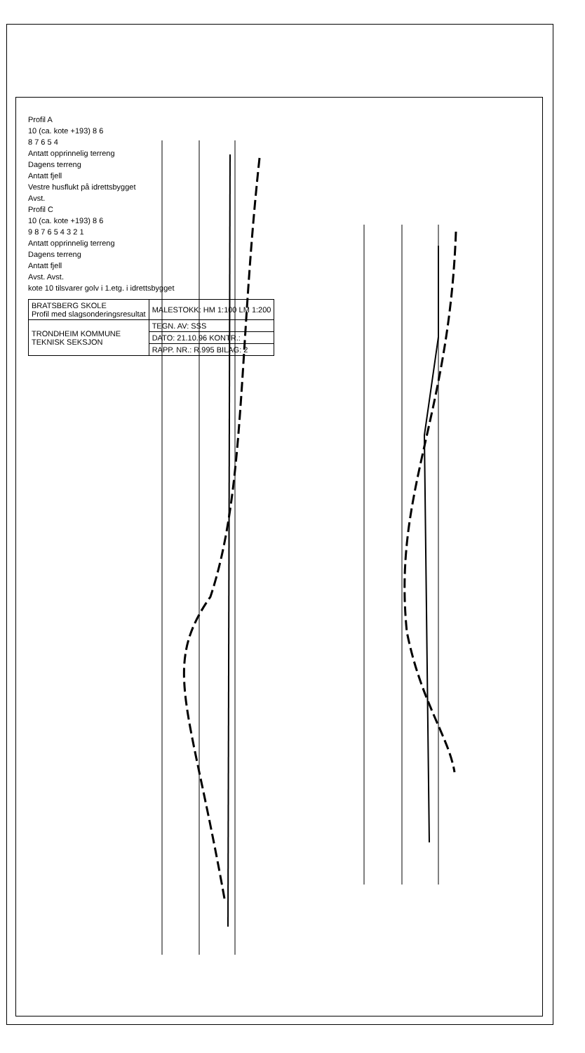Profil A
10 (ca. kote +193) 8 6
8 7 6 5 4
Antatt opprinnelig terreng
Dagens terreng
Antatt fjell
Vestre husflukt på idrettsbygget
Avst.
Profil C
10 (ca. kote +193) 8 6
9 8 7 6 5 4 3 2 1
Antatt opprinnelig terreng
Dagens terreng
Antatt fjell
Avst. Avst.
kote 10 tilsvarer golv i 1.etg. i idrettsbygget
| BRATSBERG SKOLE Profil med slagsonderingsresultat | MALESTOKK: HM 1:100 LM 1:200 |
| TRONDHEIM KOMMUNE TEKNISK SEKSJON | TEGN. AV: SSS |
| | DATO: 21.10.96 KONTR.: |
| | RAPP. NR.: R.995 BILAG: 2 |